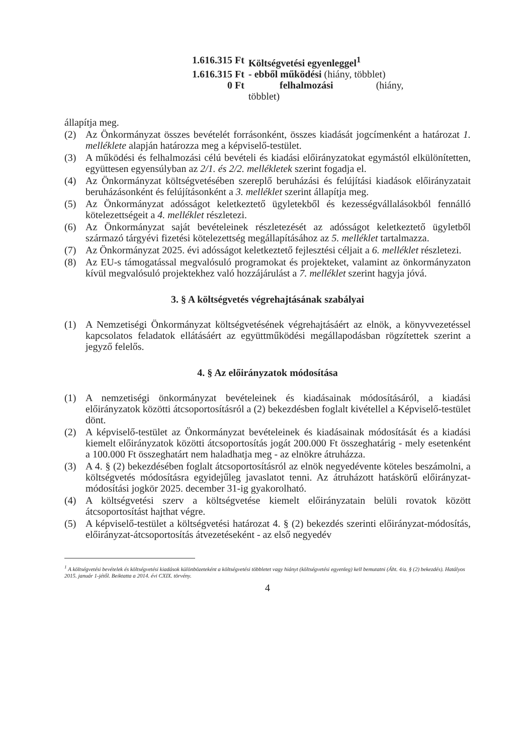1.616.315 Ft Költségvetési egyenleggel<sup>1</sup>
1.616.315 Ft - ebből működési (hiány, többlet)
0 Ft felhalmozási (hiány,
többlet)
állapítja meg.
(2) Az Önkormányzat összes bevételét forrásonként, összes kiadását jogcímenként a határozat 1. melléklete alapján határozza meg a képviselő-testület.
(3) A működési és felhalmozási célú bevételi és kiadási előirányzatokat egymástól elkülönítetten, együttesen egyensúlyban az 2/1. és 2/2. mellékletek szerint fogadja el.
(4) Az Önkormányzat költségvetésében szereplő beruházási és felújítási kiadások előirányzatait beruházásonként és felújításonként a 3. melléklet szerint állapítja meg.
(5) Az Önkormányzat adósságot keletkeztető ügyletekből és kezességvállalásokból fennálló kötelezettségeit a 4. melléklet részletezi.
(6) Az Önkormányzat saját bevételeinek részletezését az adósságot keletkeztető ügyletből származó tárgyévi fizetési kötelezettség megállapításához az 5. melléklet tartalmazza.
(7) Az Önkormányzat 2025. évi adósságot keletkeztető fejlesztési céljait a 6. melléklet részletezi.
(8) Az EU-s támogatással megvalósuló programokat és projekteket, valamint az önkormányzaton kívül megvalósuló projektekhez való hozzájárulást a 7. melléklet szerint hagyja jóvá.
3. § A költségvetés végrehajtásának szabályai
(1) A Nemzetiségi Önkormányzat költségvetésének végrehajtásáért az elnök, a könyvvezetéssel kapcsolatos feladatok ellátásáért az együttműködési megállapodásban rögzítettek szerint a jegyző felelős.
4. § Az előirányzatok módosítása
(1) A nemzetiségi önkormányzat bevételeinek és kiadásainak módosításáról, a kiadási előirányzatok közötti átcsoportosításról a (2) bekezdésben foglalt kivétellel a Képviselő-testület dönt.
(2) A képviselő-testület az Önkormányzat bevételeinek és kiadásainak módosítását és a kiadási kiemelt előirányzatok közötti átcsoportosítás jogát 200.000 Ft összeghatárig - mely esetenként a 100.000 Ft összeghatárt nem haladhatja meg - az elnökre átruházza.
(3) A 4. § (2) bekezdésében foglalt átcsoportosításról az elnök negyedévente köteles beszámolni, a költségvetés módosításra egyidejűleg javaslatot tenni. Az átruházott hatáskörű előirányzat-módosítási jogkör 2025. december 31-ig gyakorolható.
(4) A költségvetési szerv a költségvetése kiemelt előirányzatain belüli rovatok között átcsoportosítást hajthat végre.
(5) A képviselő-testület a költségvetési határozat 4. § (2) bekezdés szerinti előirányzat-módosítás, előirányzat-átcsoportosítás átvezetéseként - az első negyedév
<sup>1</sup> A költségvetési bevételek és költségvetési kiadások különbözeteként a költségvetési többletet vagy hiányt (költségvetési egyenleg) kell bemutatni (Áht. 4/a. § (2) bekezdés). Hatályos 2015. január 1-jétől. Beiktatta a 2014. évi CXIX. törvény.
4